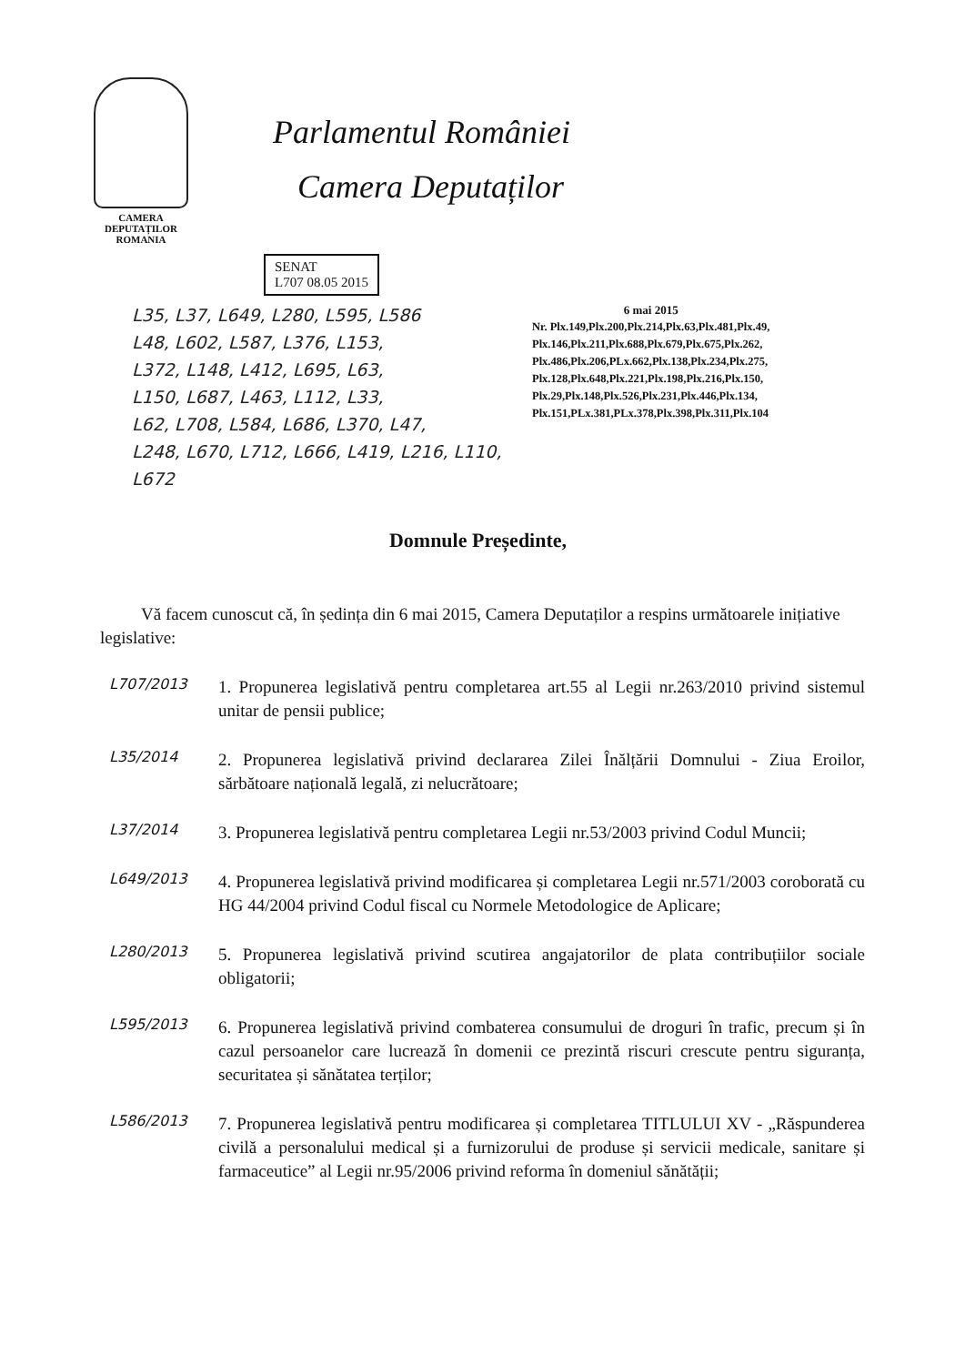CAMERA DEPUTAȚILOR
ROMANIA
Parlamentul României
Camera Deputaților
SENAT
L707 08.05 2015
L35, L37, L649, L280, L595, L586
L48, L602, L587, L376, L153,
L372, L148, L412, L695, L63,
L150, L687, L463, L112, L33,
L62, L708, L584, L686, L370, L47,
L248, L670, L712, L666, L419, L216, L110, L672
6 mai 2015
Nr. Plx.149,Plx.200,Plx.214,Plx.63,Plx.481,Plx.49,
Plx.146,Plx.211,Plx.688,Plx.679,Plx.675,Plx.262,
Plx.486,Plx.206,PLx.662,Plx.138,Plx.234,Plx.275,
Plx.128,Plx.648,Plx.221,Plx.198,Plx.216,Plx.150,
Plx.29,Plx.148,Plx.526,Plx.231,Plx.446,Plx.134,
Plx.151,PLx.381,PLx.378,Plx.398,Plx.311,Plx.104
Domnule Președinte,
Vă facem cunoscut că, în ședința din 6 mai 2015, Camera Deputaților a respins următoarele inițiative legislative:
L707/2013
1. Propunerea legislativă pentru completarea art.55 al Legii nr.263/2010 privind sistemul unitar de pensii publice;
L35/2014
2. Propunerea legislativă privind declararea Zilei Înălțării Domnului - Ziua Eroilor, sărbătoare națională legală, zi nelucrătoare;
L37/2014
3. Propunerea legislativă pentru completarea Legii nr.53/2003 privind Codul Muncii;
L649/2013
4. Propunerea legislativă privind modificarea și completarea Legii nr.571/2003 coroborată cu HG 44/2004 privind Codul fiscal cu Normele Metodologice de Aplicare;
L280/2013
5. Propunerea legislativă privind scutirea angajatorilor de plata contribuțiilor sociale obligatorii;
L595/2013
6. Propunerea legislativă privind combaterea consumului de droguri în trafic, precum și în cazul persoanelor care lucrează în domenii ce prezintă riscuri crescute pentru siguranța, securitatea și sănătatea terților;
L586/2013
7. Propunerea legislativă pentru modificarea și completarea TITLULUI XV - „Răspunderea civilă a personalului medical și a furnizorului de produse și servicii medicale, sanitare și farmaceutice” al Legii nr.95/2006 privind reforma în domeniul sănătății;